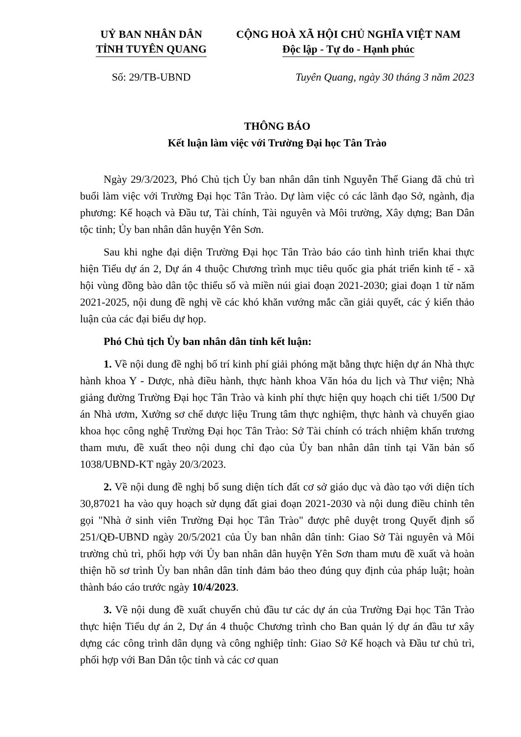UỶ BAN NHÂN DÂN
TỈNH TUYÊN QUANG
CỘNG HOÀ XÃ HỘI CHỦ NGHĨA VIỆT NAM
Độc lập - Tự do - Hạnh phúc
Số: 29/TB-UBND Tuyên Quang, ngày 30 tháng 3 năm 2023
THÔNG BÁO
Kết luận làm việc với Trường Đại học Tân Trào
Ngày 29/3/2023, Phó Chủ tịch Ủy ban nhân dân tỉnh Nguyễn Thế Giang đã chủ trì buổi làm việc với Trường Đại học Tân Trào. Dự làm việc có các lãnh đạo Sở, ngành, địa phương: Kế hoạch và Đầu tư, Tài chính, Tài nguyên và Môi trường, Xây dựng; Ban Dân tộc tỉnh; Ủy ban nhân dân huyện Yên Sơn.
Sau khi nghe đại diện Trường Đại học Tân Trào báo cáo tình hình triển khai thực hiện Tiểu dự án 2, Dự án 4 thuộc Chương trình mục tiêu quốc gia phát triển kinh tế - xã hội vùng đồng bào dân tộc thiểu số và miền núi giai đoạn 2021-2030; giai đoạn 1 từ năm 2021-2025, nội dung đề nghị về các khó khăn vướng mắc cần giải quyết, các ý kiến thảo luận của các đại biểu dự họp.
Phó Chủ tịch Ủy ban nhân dân tỉnh kết luận:
1. Về nội dung đề nghị bố trí kinh phí giải phóng mặt bằng thực hiện dự án Nhà thực hành khoa Y - Dược, nhà điều hành, thực hành khoa Văn hóa du lịch và Thư viện; Nhà giảng đường Trường Đại học Tân Trào và kinh phí thực hiện quy hoạch chi tiết 1/500 Dự án Nhà ươm, Xưởng sơ chế dược liệu Trung tâm thực nghiệm, thực hành và chuyển giao khoa học công nghệ Trường Đại học Tân Trào: Sở Tài chính có trách nhiệm khẩn trương tham mưu, đề xuất theo nội dung chỉ đạo của Ủy ban nhân dân tỉnh tại Văn bản số 1038/UBND-KT ngày 20/3/2023.
2. Về nội dung đề nghị bổ sung diện tích đất cơ sở giáo dục và đào tạo với diện tích 30,87021 ha vào quy hoạch sử dụng đất giai đoạn 2021-2030 và nội dung điều chỉnh tên gọi "Nhà ở sinh viên Trường Đại học Tân Trào" được phê duyệt trong Quyết định số 251/QĐ-UBND ngày 20/5/2021 của Ủy ban nhân dân tỉnh: Giao Sở Tài nguyên và Môi trường chủ trì, phối hợp với Ủy ban nhân dân huyện Yên Sơn tham mưu đề xuất và hoàn thiện hồ sơ trình Ủy ban nhân dân tỉnh đảm bảo theo đúng quy định của pháp luật; hoàn thành báo cáo trước ngày 10/4/2023.
3. Về nội dung đề xuất chuyển chủ đầu tư các dự án của Trường Đại học Tân Trào thực hiện Tiểu dự án 2, Dự án 4 thuộc Chương trình cho Ban quản lý dự án đầu tư xây dựng các công trình dân dụng và công nghiệp tỉnh: Giao Sở Kế hoạch và Đầu tư chủ trì, phối hợp với Ban Dân tộc tỉnh và các cơ quan